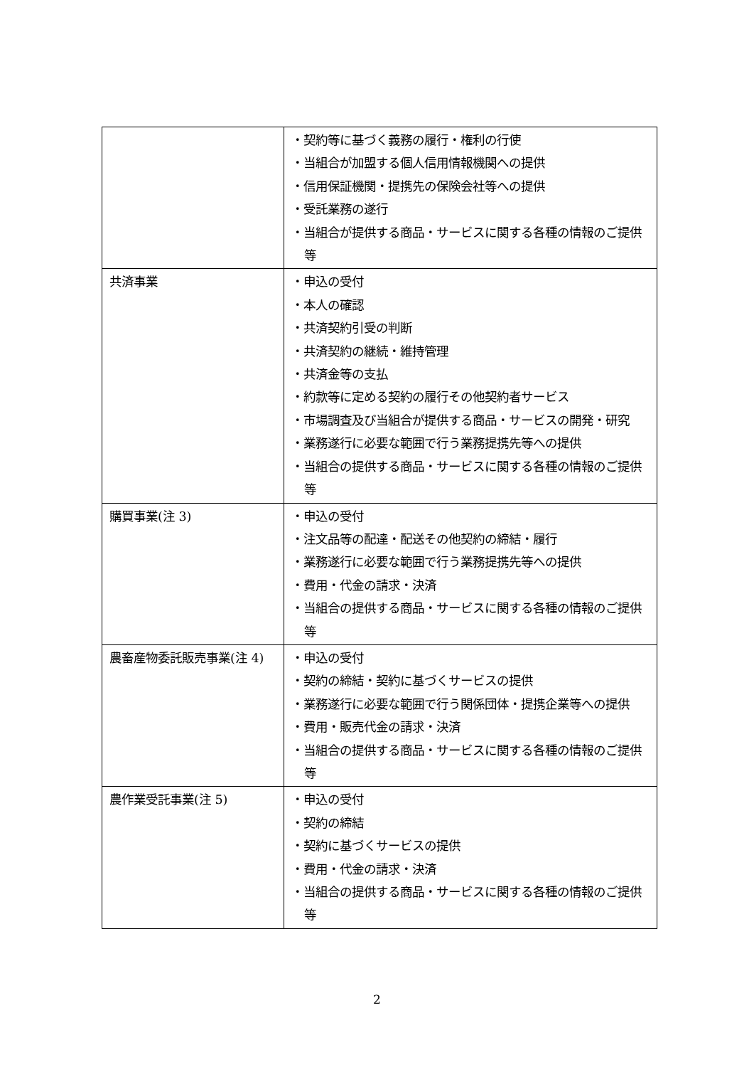| | ・契約等に基づく義務の履行・権利の行使 ・当組合が加盟する個人信用情報機関への提供 ・信用保証機関・提携先の保険会社等への提供 ・受託業務の遂行 ・当組合が提供する商品・サービスに関する各種の情報のご提供等 |
| 共済事業 | ・申込の受付 ・本人の確認 ・共済契約引受の判断 ・共済契約の継続・維持管理 ・共済金等の支払 ・約款等に定める契約の履行その他契約者サービス ・市場調査及び当組合が提供する商品・サービスの開発・研究 ・業務遂行に必要な範囲で行う業務提携先等への提供 ・当組合の提供する商品・サービスに関する各種の情報のご提供等 |
| 購買事業(注 3) | ・申込の受付 ・注文品等の配達・配送その他契約の締結・履行 ・業務遂行に必要な範囲で行う業務提携先等への提供 ・費用・代金の請求・決済 ・当組合の提供する商品・サービスに関する各種の情報のご提供等 |
| 農畜産物委託販売事業(注 4) | ・申込の受付 ・契約の締結・契約に基づくサービスの提供 ・業務遂行に必要な範囲で行う関係団体・提携企業等への提供 ・費用・販売代金の請求・決済 ・当組合の提供する商品・サービスに関する各種の情報のご提供等 |
| 農作業受託事業(注 5) | ・申込の受付 ・契約の締結 ・契約に基づくサービスの提供 ・費用・代金の請求・決済 ・当組合の提供する商品・サービスに関する各種の情報のご提供等 |
2